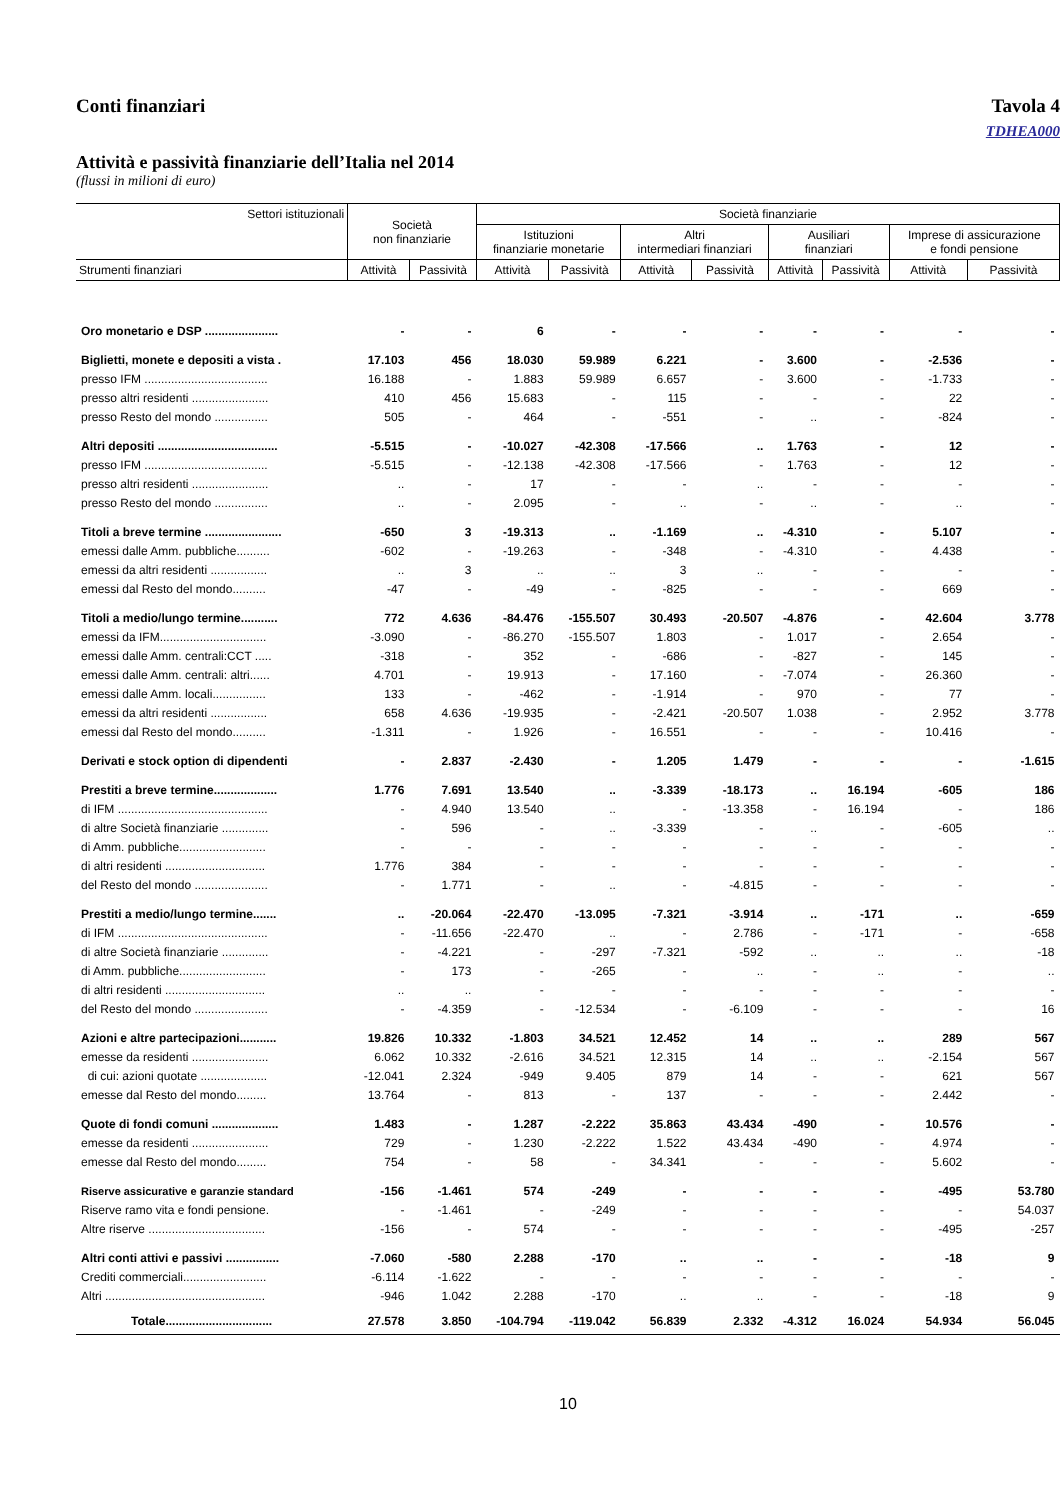Conti finanziari Tavola 4
TDHEA000
Attività e passività finanziarie dell’Italia nel 2014
(flussi in milioni di euro)
| Settori istituzionali | Società non finanziarie | | Società finanziarie | | | | | | | |
| --- | --- | --- | --- | --- | --- | --- | --- | --- | --- | --- |
| | | | Istituzioni finanziarie monetarie | | Altri intermediari finanziari | | Ausiliari finanziari | | Imprese di assicurazione e fondi pensione | |
| Strumenti finanziari | Attività | Passività | Attività | Passività | Attività | Passività | Attività | Passività | Attività | Passività |
| Oro monetario e DSP ...................... | - | - | 6 | - | - | - | - | - | - | - |
| Biglietti, monete e depositi a vista . | 17.103 | 456 | 18.030 | 59.989 | 6.221 | - | 3.600 | - | -2.536 | - |
| presso IFM ..................................... | 16.188 | - | 1.883 | 59.989 | 6.657 | - | 3.600 | - | -1.733 | - |
| presso altri residenti ....................... | 410 | 456 | 15.683 | - | 115 | - | - | - | 22 | - |
| presso Resto del mondo ................ | 505 | - | 464 | - | -551 | - | .. | - | -824 | - |
| Altri depositi .................................... | -5.515 | - | -10.027 | -42.308 | -17.566 | .. | 1.763 | - | 12 | - |
| presso IFM ..................................... | -5.515 | - | -12.138 | -42.308 | -17.566 | - | 1.763 | - | 12 | - |
| presso altri residenti ....................... | .. | - | 17 | - | - | .. | - | - | - | - |
| presso Resto del mondo ................ | .. | - | 2.095 | - | .. | - | .. | - | .. | - |
| Titoli a breve termine ....................... | -650 | 3 | -19.313 | .. | -1.169 | .. | -4.310 | - | 5.107 | - |
| emessi dalle Amm. pubbliche.......... | -602 | - | -19.263 | - | -348 | - | -4.310 | - | 4.438 | - |
| emessi da altri residenti ................. | .. | 3 | .. | .. | 3 | .. | - | - | - | - |
| emessi dal Resto del mondo.......... | -47 | - | -49 | - | -825 | - | - | - | 669 | - |
| Titoli a medio/lungo termine........... | 772 | 4.636 | -84.476 | -155.507 | 30.493 | -20.507 | -4.876 | - | 42.604 | 3.778 |
| emessi da IFM................................ | -3.090 | - | -86.270 | -155.507 | 1.803 | - | 1.017 | - | 2.654 | - |
| emessi dalle Amm. centrali:CCT ..... | -318 | - | 352 | - | -686 | - | -827 | - | 145 | - |
| emessi dalle Amm. centrali: altri...... | 4.701 | - | 19.913 | - | 17.160 | - | -7.074 | - | 26.360 | - |
| emessi dalle Amm. locali................ | 133 | - | -462 | - | -1.914 | - | 970 | - | 77 | - |
| emessi da altri residenti ................. | 658 | 4.636 | -19.935 | - | -2.421 | -20.507 | 1.038 | - | 2.952 | 3.778 |
| emessi dal Resto del mondo.......... | -1.311 | - | 1.926 | - | 16.551 | - | - | - | 10.416 | - |
| Derivati e stock option di dipendenti | - | 2.837 | -2.430 | - | 1.205 | 1.479 | - | - | - | -1.615 |
| Prestiti a breve termine................... | 1.776 | 7.691 | 13.540 | .. | -3.339 | -18.173 | .. | 16.194 | -605 | 186 |
| di IFM ............................................. | - | 4.940 | 13.540 | .. | - | -13.358 | - | 16.194 | - | 186 |
| di altre Società finanziarie .............. | - | 596 | - | .. | -3.339 | - | .. | - | -605 | .. |
| di Amm. pubbliche.......................... | - | - | - | - | - | - | - | - | - | - |
| di altri residenti .............................. | 1.776 | 384 | - | - | - | - | - | - | - | - |
| del Resto del mondo ...................... | - | 1.771 | - | .. | - | -4.815 | - | - | - | - |
| Prestiti a medio/lungo termine....... | .. | -20.064 | -22.470 | -13.095 | -7.321 | -3.914 | .. | -171 | .. | -659 |
| di IFM ............................................. | - | -11.656 | -22.470 | .. | - | 2.786 | - | -171 | - | -658 |
| di altre Società finanziarie .............. | - | -4.221 | - | -297 | -7.321 | -592 | .. | .. | .. | -18 |
| di Amm. pubbliche.......................... | - | 173 | - | -265 | - | .. | - | .. | - | .. |
| di altri residenti .............................. | .. | .. | - | - | - | - | - | - | - | - |
| del Resto del mondo ...................... | - | -4.359 | - | -12.534 | - | -6.109 | - | - | - | 16 |
| Azioni e altre partecipazioni........... | 19.826 | 10.332 | -1.803 | 34.521 | 12.452 | 14 | .. | .. | 289 | 567 |
| emesse da residenti ....................... | 6.062 | 10.332 | -2.616 | 34.521 | 12.315 | 14 | .. | .. | -2.154 | 567 |
| di cui: azioni quotate .................... | -12.041 | 2.324 | -949 | 9.405 | 879 | 14 | - | - | 621 | 567 |
| emesse dal Resto del mondo......... | 13.764 | - | 813 | - | 137 | - | - | - | 2.442 | - |
| Quote di fondi comuni .................... | 1.483 | - | 1.287 | -2.222 | 35.863 | 43.434 | -490 | - | 10.576 | - |
| emesse da residenti ....................... | 729 | - | 1.230 | -2.222 | 1.522 | 43.434 | -490 | - | 4.974 | - |
| emesse dal Resto del mondo......... | 754 | - | 58 | - | 34.341 | - | - | - | 5.602 | - |
| Riserve assicurative e garanzie standard | -156 | -1.461 | 574 | -249 | - | - | - | - | -495 | 53.780 |
| Riserve ramo vita e fondi pensione. | - | -1.461 | - | -249 | - | - | - | - | - | 54.037 |
| Altre riserve ................................... | -156 | - | 574 | - | - | - | - | - | -495 | -257 |
| Altri conti attivi e passivi ................ | -7.060 | -580 | 2.288 | -170 | .. | .. | - | - | -18 | 9 |
| Crediti commerciali......................... | -6.114 | -1.622 | - | - | - | - | - | - | - | - |
| Altri ................................................ | -946 | 1.042 | 2.288 | -170 | .. | .. | - | - | -18 | 9 |
| Totale................................ | 27.578 | 3.850 | -104.794 | -119.042 | 56.839 | 2.332 | -4.312 | 16.024 | 54.934 | 56.045 |
10